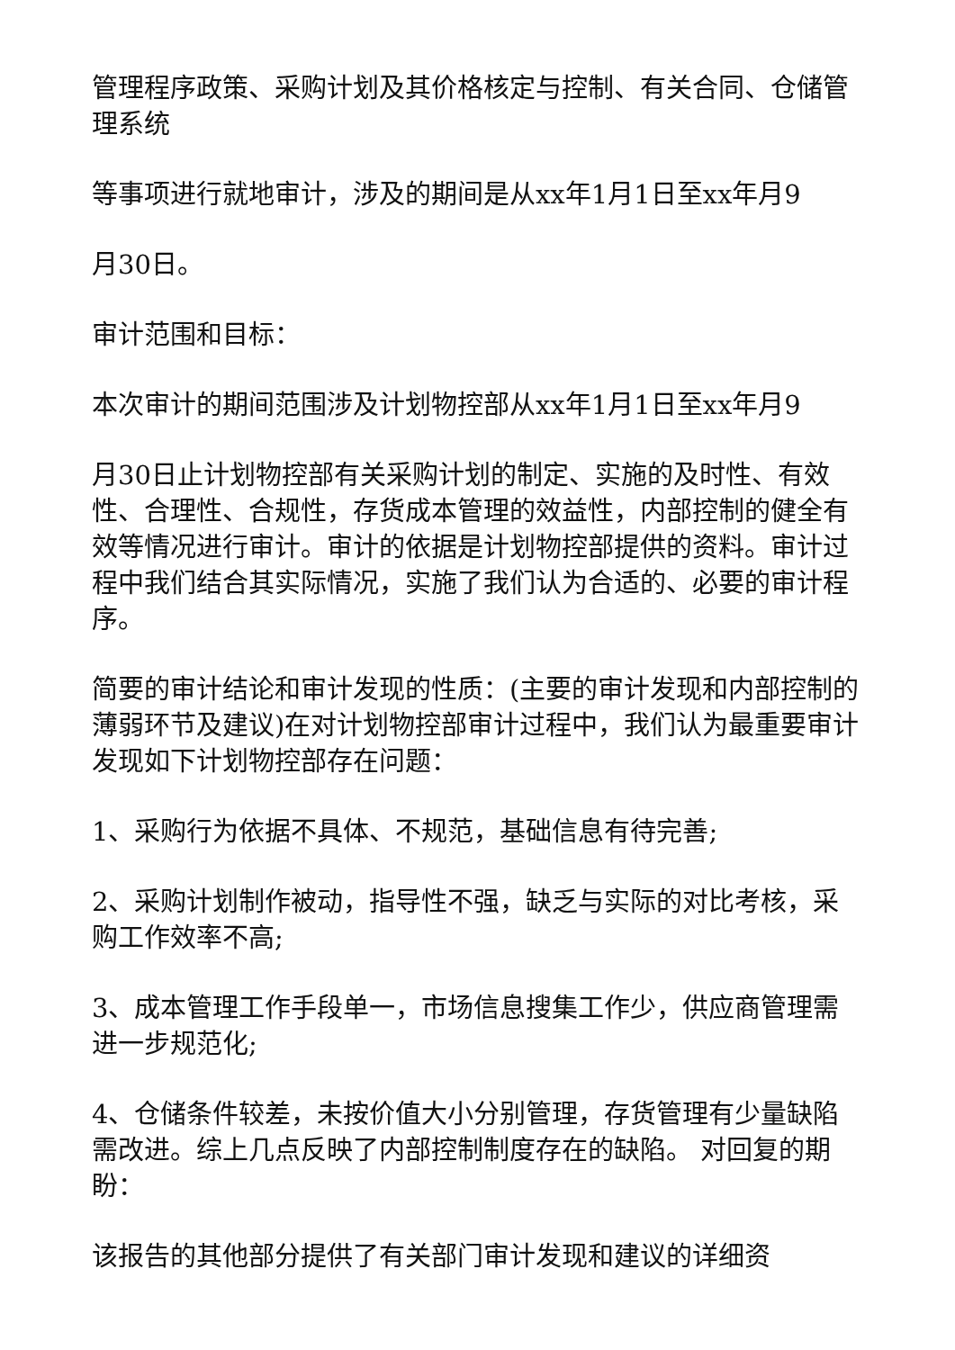管理程序政策、采购计划及其价格核定与控制、有关合同、仓储管理系统
等事项进行就地审计，涉及的期间是从xx年1月1日至xx年月9
月30日。
审计范围和目标：
本次审计的期间范围涉及计划物控部从xx年1月1日至xx年月9
月30日止计划物控部有关采购计划的制定、实施的及时性、有效性、合理性、合规性，存货成本管理的效益性，内部控制的健全有效等情况进行审计。审计的依据是计划物控部提供的资料。审计过程中我们结合其实际情况，实施了我们认为合适的、必要的审计程序。
简要的审计结论和审计发现的性质：(主要的审计发现和内部控制的薄弱环节及建议)在对计划物控部审计过程中，我们认为最重要审计发现如下计划物控部存在问题：
1、采购行为依据不具体、不规范，基础信息有待完善;
2、采购计划制作被动，指导性不强，缺乏与实际的对比考核，采购工作效率不高;
3、成本管理工作手段单一，市场信息搜集工作少，供应商管理需进一步规范化;
4、仓储条件较差，未按价值大小分别管理，存货管理有少量缺陷需改进。综上几点反映了内部控制制度存在的缺陷。 对回复的期盼：
该报告的其他部分提供了有关部门审计发现和建议的详细资